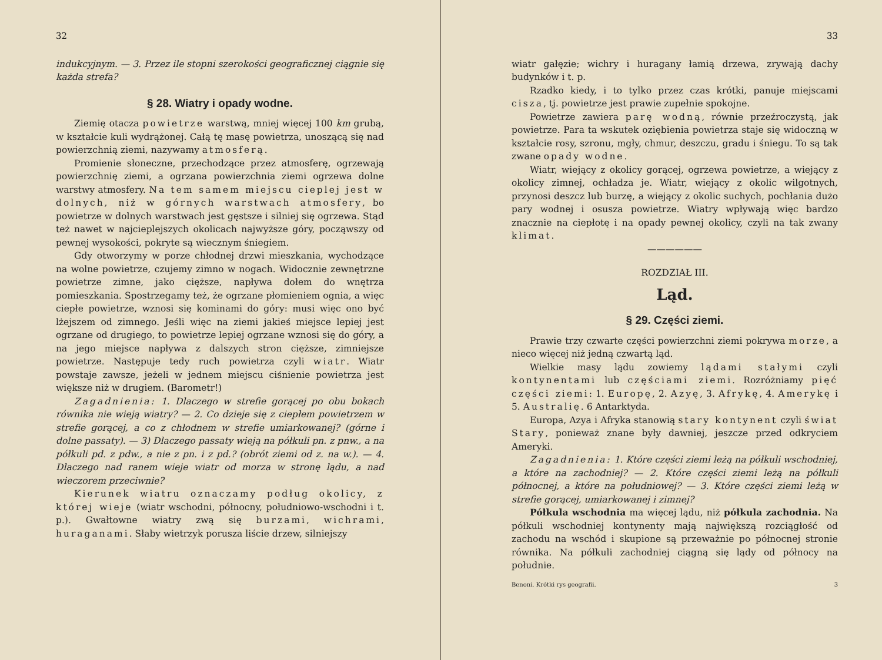32
indukcyjnym. — 3. Przez ile stopni szerokości geograficznej ciągnie się każda strefa?
§ 28. Wiatry i opady wodne.
Ziemię otacza powietrze warstwą, mniej więcej 100 km grubą, w kształcie kuli wydrążonej. Całą tę masę powietrza, unoszącą się nad powierzchnią ziemi, nazywamy atmosferą.
Promienie słoneczne, przechodzące przez atmosferę, ogrzewają powierzchnię ziemi, a ogrzana powierzchnia ziemi ogrzewa dolne warstwy atmosfery. Na tem samem miejscu cieplej jest w dolnych, niż w górnych warstwach atmosfery, bo powietrze w dolnych warstwach jest gęstsze i silniej się ogrzewa. Stąd też nawet w najcieplejszych okolicach najwyższe góry, począwszy od pewnej wysokości, pokryte są wiecznym śniegiem.
Gdy otworzymy w porze chłodnej drzwi mieszkania, wychodzące na wolne powietrze, czujemy zimno w nogach. Widocznie zewnętrzne powietrze zimne, jako cięższe, napływa dołem do wnętrza pomieszkania. Spostrzegamy też, że ogrzane płomieniem ognia, a więc ciepłe powietrze, wznosi się kominami do góry: musi więc ono być lżejszem od zimnego. Jeśli więc na ziemi jakieś miejsce lepiej jest ogrzane od drugiego, to powietrze lepiej ogrzane wznosi się do góry, a na jego miejsce napływa z dalszych stron cięższe, zimniejsze powietrze. Następuje tedy ruch powietrza czyli wiatr. Wiatr powstaje zawsze, jeżeli w jednem miejscu ciśnienie powietrza jest większe niż w drugiem. (Barometr!)
Zagadnienia: 1. Dlaczego w strefie gorącej po obu bokach równika nie wieją wiatry? — 2. Co dzieje się z ciepłem powietrzem w strefie gorącej, a co z chłodnem w strefie umiarkowanej? (górne i dolne passaty). — 3) Dlaczego passaty wieją na półkuli pn. z pnw., a na półkuli pd. z pdw., a nie z pn. i z pd.? (obrót ziemi od z. na w.). — 4. Dlaczego nad ranem wieje wiatr od morza w stronę lądu, a nad wieczorem przeciwnie?
Kierunek wiatru oznaczamy podług okolicy, z której wieje (wiatr wschodni, północny, południowo-wschodni i t. p.). Gwałtowne wiatry zwą się burzami, wichrami, huraganami. Słaby wietrzyk porusza liście drzew, silniejszy
33
wiatr gałęzie; wichry i huragany łamią drzewa, zrywają dachy budynków i t. p.
Rzadko kiedy, i to tylko przez czas krótki, panuje miejscami cisza, tj. powietrze jest prawie zupełnie spokojne.
Powietrze zawiera parę wodną, równie przeźroczystą, jak powietrze. Para ta wskutek oziębienia powietrza staje się widoczną w kształcie rosy, szronu, mgły, chmur, deszczu, gradu i śniegu. To są tak zwane opady wodne.
Wiatr, wiejący z okolicy gorącej, ogrzewa powietrze, a wiejący z okolicy zimnej, ochładza je. Wiatr, wiejący z okolic wilgotnych, przynosi deszcz lub burzę, a wiejący z okolic suchych, pochłania dużo pary wodnej i osusza powietrze. Wiatry wpływają więc bardzo znacznie na ciepłotę i na opady pewnej okolicy, czyli na tak zwany klimat.
——————
ROZDZIAŁ III.
Ląd.
§ 29. Części ziemi.
Prawie trzy czwarte części powierzchni ziemi pokrywa morze, a nieco więcej niż jedną czwartą ląd.
Wielkie masy lądu zowiemy lądami stałymi czyli kontynentami lub częściami ziemi. Rozróżniamy pięć części ziemi: 1. Europę, 2. Azyę, 3. Afrykę, 4. Amerykę i 5. Australię. 6 Antarktyda.
Europa, Azya i Afryka stanowią stary kontynent czyli świat Stary, ponieważ znane były dawniej, jeszcze przed odkryciem Ameryki.
Zagadnienia: 1. Które części ziemi leżą na półkuli wschodniej, a które na zachodniej? — 2. Które części ziemi leżą na półkuli północnej, a które na południowej? — 3. Które części ziemi leżą w strefie gorącej, umiarkowanej i zimnej?
Półkula wschodnia ma więcej lądu, niż półkula zachodnia. Na półkuli wschodniej kontynenty mają największą rozciągłość od zachodu na wschód i skupione są przeważnie po północnej stronie równika. Na półkuli zachodniej ciągną się lądy od północy na południe.
Benoni. Krótki rys geografii. 3